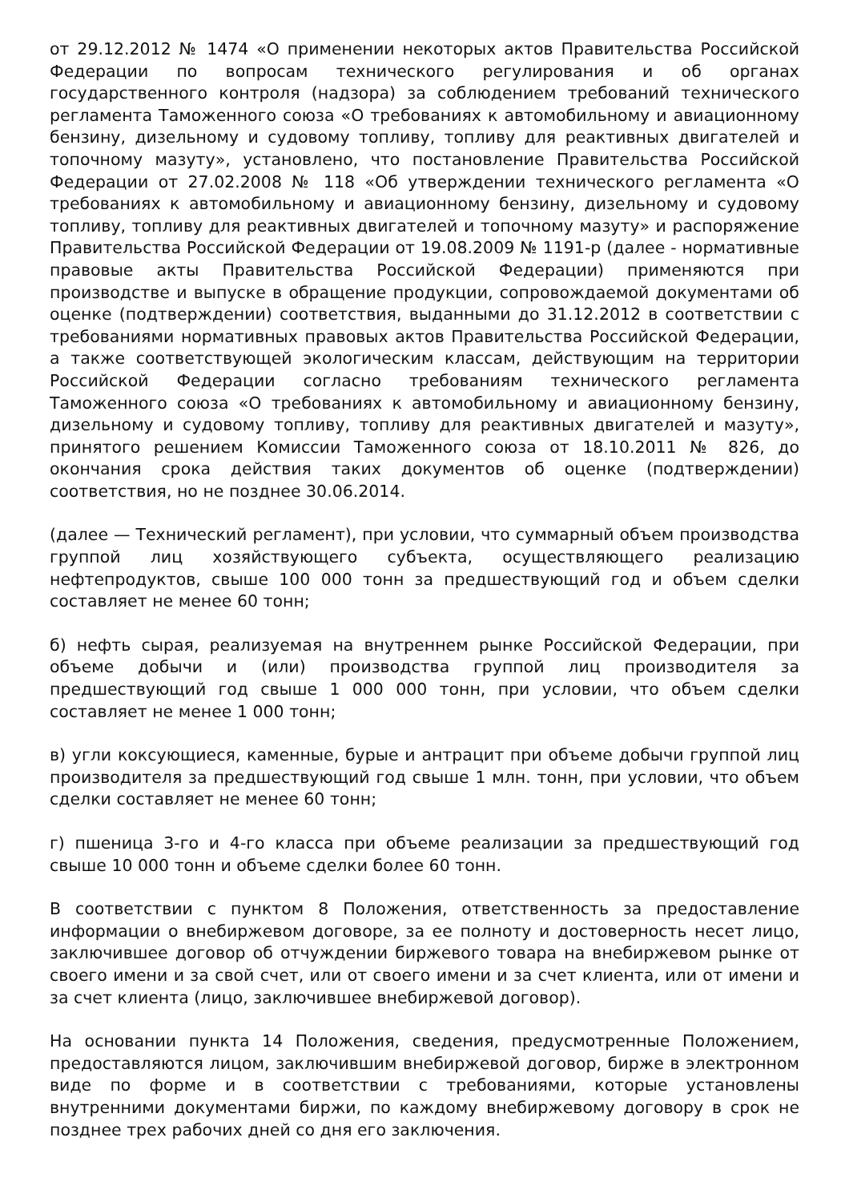от 29.12.2012 № 1474 «О применении некоторых актов Правительства Российской Федерации по вопросам технического регулирования и об органах государственного контроля (надзора) за соблюдением требований технического регламента Таможенного союза «О требованиях к автомобильному и авиационному бензину, дизельному и судовому топливу, топливу для реактивных двигателей и топочному мазуту», установлено, что постановление Правительства Российской Федерации от 27.02.2008 № 118 «Об утверждении технического регламента «О требованиях к автомобильному и авиационному бензину, дизельному и судовому топливу, топливу для реактивных двигателей и топочному мазуту» и распоряжение Правительства Российской Федерации от 19.08.2009 № 1191-р (далее - нормативные правовые акты Правительства Российской Федерации) применяются при производстве и выпуске в обращение продукции, сопровождаемой документами об оценке (подтверждении) соответствия, выданными до 31.12.2012 в соответствии с требованиями нормативных правовых актов Правительства Российской Федерации, а также соответствующей экологическим классам, действующим на территории Российской Федерации согласно требованиям технического регламента Таможенного союза «О требованиях к автомобильному и авиационному бензину, дизельному и судовому топливу, топливу для реактивных двигателей и мазуту», принятого решением Комиссии Таможенного союза от 18.10.2011 № 826, до окончания срока действия таких документов об оценке (подтверждении) соответствия, но не позднее 30.06.2014.
(далее — Технический регламент), при условии, что суммарный объем производства группой лиц хозяйствующего субъекта, осуществляющего реализацию нефтепродуктов, свыше 100 000 тонн за предшествующий год и объем сделки составляет не менее 60 тонн;
б) нефть сырая, реализуемая на внутреннем рынке Российской Федерации, при объеме добычи и (или) производства группой лиц производителя за предшествующий год свыше 1 000 000 тонн, при условии, что объем сделки составляет не менее 1 000 тонн;
в) угли коксующиеся, каменные, бурые и антрацит при объеме добычи группой лиц производителя за предшествующий год свыше 1 млн. тонн, при условии, что объем сделки составляет не менее 60 тонн;
г) пшеница 3-го и 4-го класса при объеме реализации за предшествующий год свыше 10 000 тонн и объеме сделки более 60 тонн.
В соответствии с пунктом 8 Положения, ответственность за предоставление информации о внебиржевом договоре, за ее полноту и достоверность несет лицо, заключившее договор об отчуждении биржевого товара на внебиржевом рынке от своего имени и за свой счет, или от своего имени и за счет клиента, или от имени и за счет клиента (лицо, заключившее внебиржевой договор).
На основании пункта 14 Положения, сведения, предусмотренные Положением, предоставляются лицом, заключившим внебиржевой договор, бирже в электронном виде по форме и в соответствии с требованиями, которые установлены внутренними документами биржи, по каждому внебиржевому договору в срок не позднее трех рабочих дней со дня его заключения.